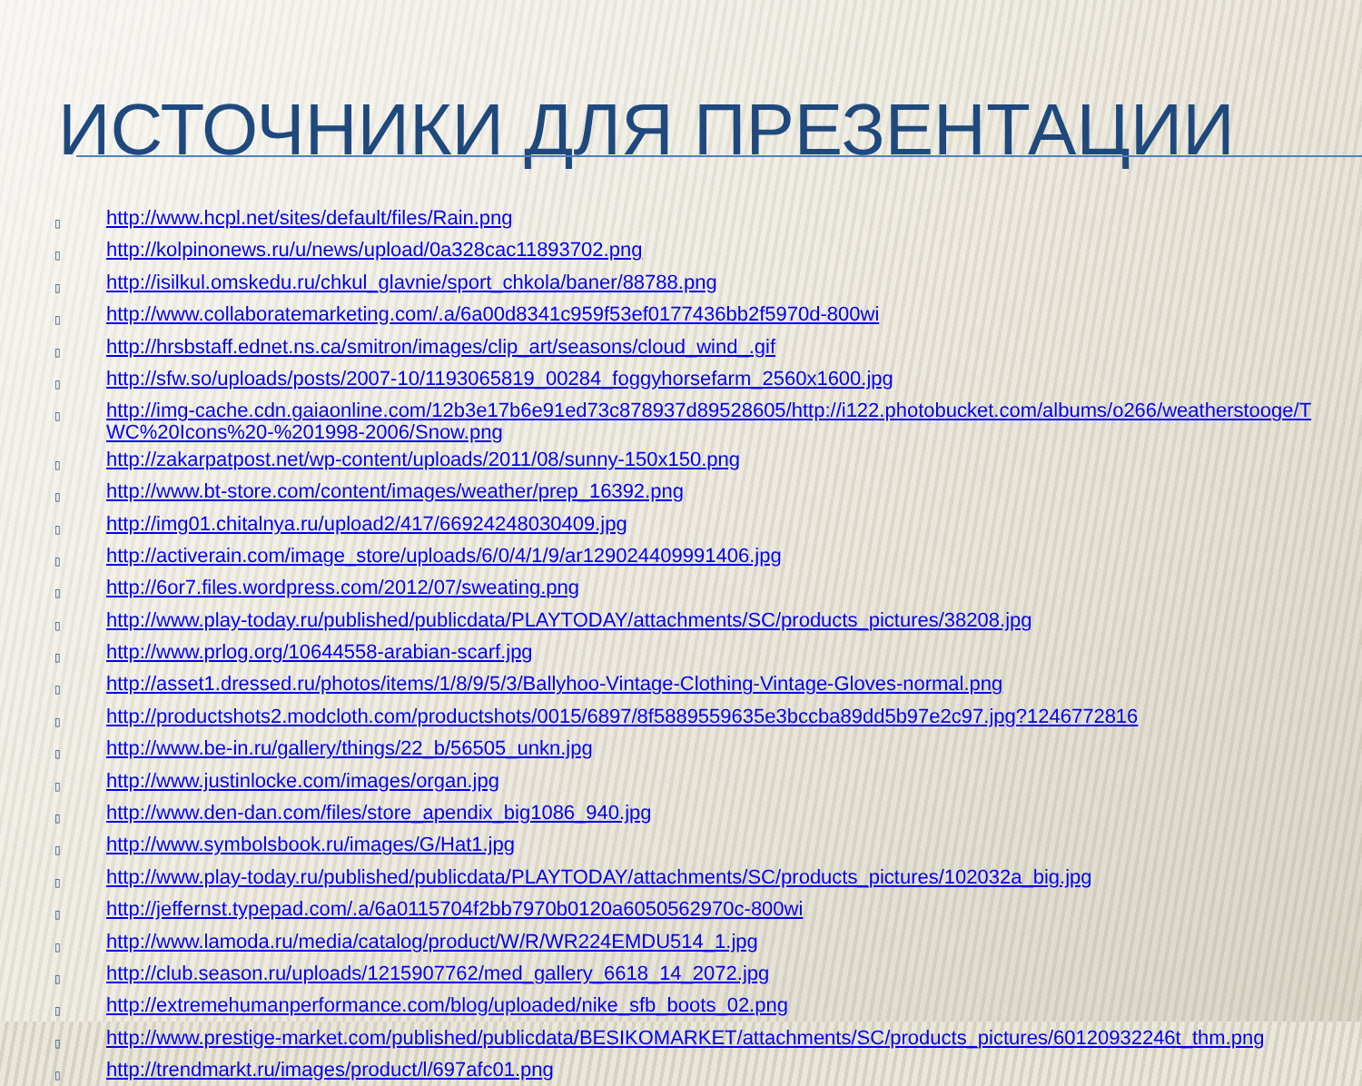ИСТОЧНИКИ ДЛЯ ПРЕЗЕНТАЦИИ
▯ http://www.hcpl.net/sites/default/files/Rain.png
▯ http://kolpinonews.ru/u/news/upload/0a328cac11893702.png
▯ http://isilkul.omskedu.ru/chkul_glavnie/sport_chkola/baner/88788.png
▯ http://www.collaboratemarketing.com/.a/6a00d8341c959f53ef0177436bb2f5970d-800wi
▯ http://hrsbstaff.ednet.ns.ca/smitron/images/clip_art/seasons/cloud_wind_.gif
▯ http://sfw.so/uploads/posts/2007-10/1193065819_00284_foggyhorsefarm_2560x1600.jpg
▯ http://img-cache.cdn.gaiaonline.com/12b3e17b6e91ed73c878937d89528605/http://i122.photobucket.com/albums/o266/weatherstooge/TWC%20Icons%20-%201998-2006/Snow.png
▯ http://zakarpatpost.net/wp-content/uploads/2011/08/sunny-150x150.png
▯ http://www.bt-store.com/content/images/weather/prep_16392.png
▯ http://img01.chitalnya.ru/upload2/417/66924248030409.jpg
▯ http://activerain.com/image_store/uploads/6/0/4/1/9/ar129024409991406.jpg
▯ http://6or7.files.wordpress.com/2012/07/sweating.png
▯ http://www.play-today.ru/published/publicdata/PLAYTODAY/attachments/SC/products_pictures/38208.jpg
▯ http://www.prlog.org/10644558-arabian-scarf.jpg
▯ http://asset1.dressed.ru/photos/items/1/8/9/5/3/Ballyhoo-Vintage-Clothing-Vintage-Gloves-normal.png
▯ http://productshots2.modcloth.com/productshots/0015/6897/8f5889559635e3bccba89dd5b97e2c97.jpg?1246772816
▯ http://www.be-in.ru/gallery/things/22_b/56505_unkn.jpg
▯ http://www.justinlocke.com/images/organ.jpg
▯ http://www.den-dan.com/files/store_apendix_big1086_940.jpg
▯ http://www.symbolsbook.ru/images/G/Hat1.jpg
▯ http://www.play-today.ru/published/publicdata/PLAYTODAY/attachments/SC/products_pictures/102032a_big.jpg
▯ http://jeffernst.typepad.com/.a/6a0115704f2bb7970b0120a6050562970c-800wi
▯ http://www.lamoda.ru/media/catalog/product/W/R/WR224EMDU514_1.jpg
▯ http://club.season.ru/uploads/1215907762/med_gallery_6618_14_2072.jpg
▯ http://extremehumanperformance.com/blog/uploaded/nike_sfb_boots_02.png
▯ http://www.prestige-market.com/published/publicdata/BESIKOMARKET/attachments/SC/products_pictures/60120932246t_thm.png
▯ http://trendmarkt.ru/images/product/l/697afc01.png